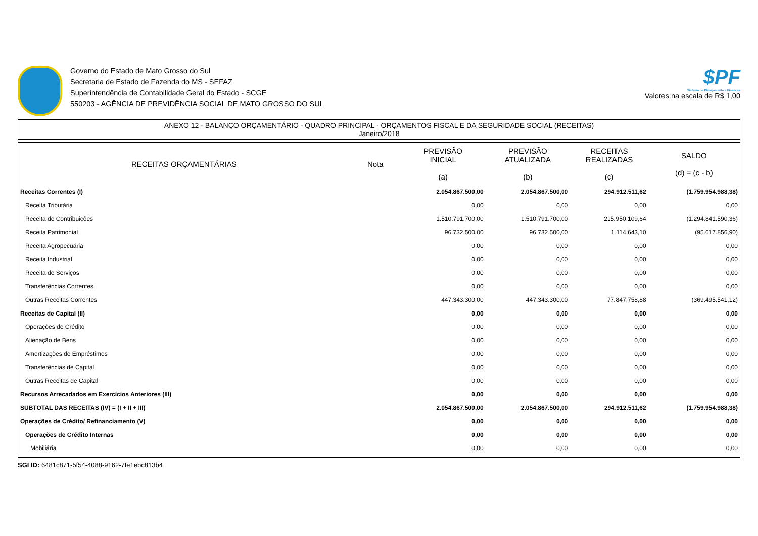Governo do Estado de Mato Grosso do Sul
Secretaria de Estado de Fazenda do MS - SEFAZ
Superintendência de Contabilidade Geral do Estado - SCGE
550203 - AGÊNCIA DE PREVIDÊNCIA SOCIAL DE MATO GROSSO DO SUL
$PF
Sistema de Planejamento e Finanças
Valores na escala de R$ 1,00
ANEXO 12 - BALANÇO ORÇAMENTÁRIO - QUADRO PRINCIPAL - ORÇAMENTOS FISCAL E DA SEGURIDADE SOCIAL (RECEITAS)
Janeiro/2018
| RECEITAS ORÇAMENTÁRIAS | Nota | PREVISÃO INICIAL (a) | PREVISÃO ATUALIZADA (b) | RECEITAS REALIZADAS (c) | SALDO (d) = (c - b) |
| --- | --- | --- | --- | --- | --- |
| Receitas Correntes (I) | | 2.054.867.500,00 | 2.054.867.500,00 | 294.912.511,62 | (1.759.954.988,38) |
| Receita Tributária | | 0,00 | 0,00 | 0,00 | 0,00 |
| Receita de Contribuições | | 1.510.791.700,00 | 1.510.791.700,00 | 215.950.109,64 | (1.294.841.590,36) |
| Receita Patrimonial | | 96.732.500,00 | 96.732.500,00 | 1.114.643,10 | (95.617.856,90) |
| Receita Agropecuária | | 0,00 | 0,00 | 0,00 | 0,00 |
| Receita Industrial | | 0,00 | 0,00 | 0,00 | 0,00 |
| Receita de Serviços | | 0,00 | 0,00 | 0,00 | 0,00 |
| Transferências Correntes | | 0,00 | 0,00 | 0,00 | 0,00 |
| Outras Receitas Correntes | | 447.343.300,00 | 447.343.300,00 | 77.847.758,88 | (369.495.541,12) |
| Receitas de Capital (II) | | 0,00 | 0,00 | 0,00 | 0,00 |
| Operações de Crédito | | 0,00 | 0,00 | 0,00 | 0,00 |
| Alienação de Bens | | 0,00 | 0,00 | 0,00 | 0,00 |
| Amortizações de Empréstimos | | 0,00 | 0,00 | 0,00 | 0,00 |
| Transferências de Capital | | 0,00 | 0,00 | 0,00 | 0,00 |
| Outras Receitas de Capital | | 0,00 | 0,00 | 0,00 | 0,00 |
| Recursos Arrecadados em Exercícios Anteriores (III) | | 0,00 | 0,00 | 0,00 | 0,00 |
| SUBTOTAL DAS RECEITAS (IV) = (I + II + III) | | 2.054.867.500,00 | 2.054.867.500,00 | 294.912.511,62 | (1.759.954.988,38) |
| Operações de Crédito/ Refinanciamento (V) | | 0,00 | 0,00 | 0,00 | 0,00 |
| Operações de Crédito Internas | | 0,00 | 0,00 | 0,00 | 0,00 |
| Mobiliária | | 0,00 | 0,00 | 0,00 | 0,00 |
SGI ID: 6481c871-5f54-4088-9162-7fe1ebc813b4